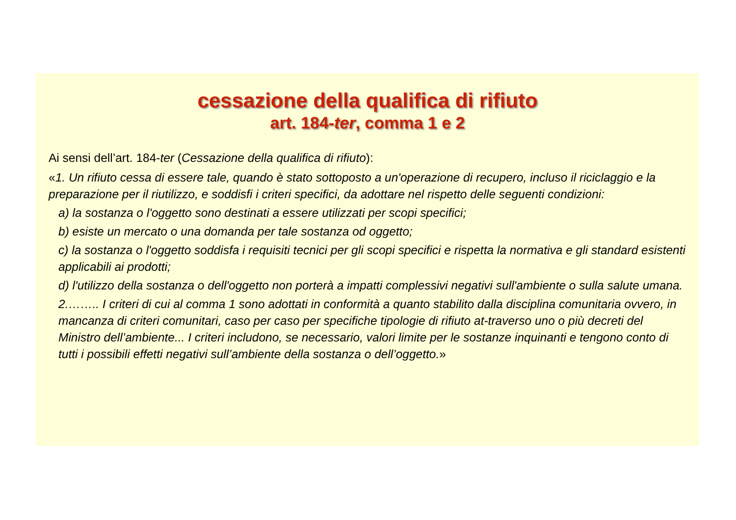cessazione della qualifica di rifiuto
art. 184-ter, comma 1 e 2
Ai sensi dell’art. 184-ter (Cessazione della qualifica di rifiuto):
«1. Un rifiuto cessa di essere tale, quando è stato sottoposto a un'operazione di recupero, incluso il riciclaggio e la preparazione per il riutilizzo, e soddisfi i criteri specifici, da adottare nel rispetto delle seguenti condizioni:
a) la sostanza o l'oggetto sono destinati a essere utilizzati per scopi specifici;
b) esiste un mercato o una domanda per tale sostanza od oggetto;
c) la sostanza o l'oggetto soddisfa i requisiti tecnici per gli scopi specifici e rispetta la normativa e gli standard esistenti applicabili ai prodotti;
d) l'utilizzo della sostanza o dell'oggetto non porterà a impatti complessivi negativi sull'ambiente o sulla salute umana.
2.…….. I criteri di cui al comma 1 sono adottati in conformità a quanto stabilito dalla disciplina comunitaria ovvero, in mancanza di criteri comunitari, caso per caso per specifiche tipologie di rifiuto at-traverso uno o più decreti del Ministro dell’ambiente... I criteri includono, se necessario, valori limite per le sostanze inquinanti e tengono conto di tutti i possibili effetti negativi sull’ambiente della sostanza o dell’oggetto.»